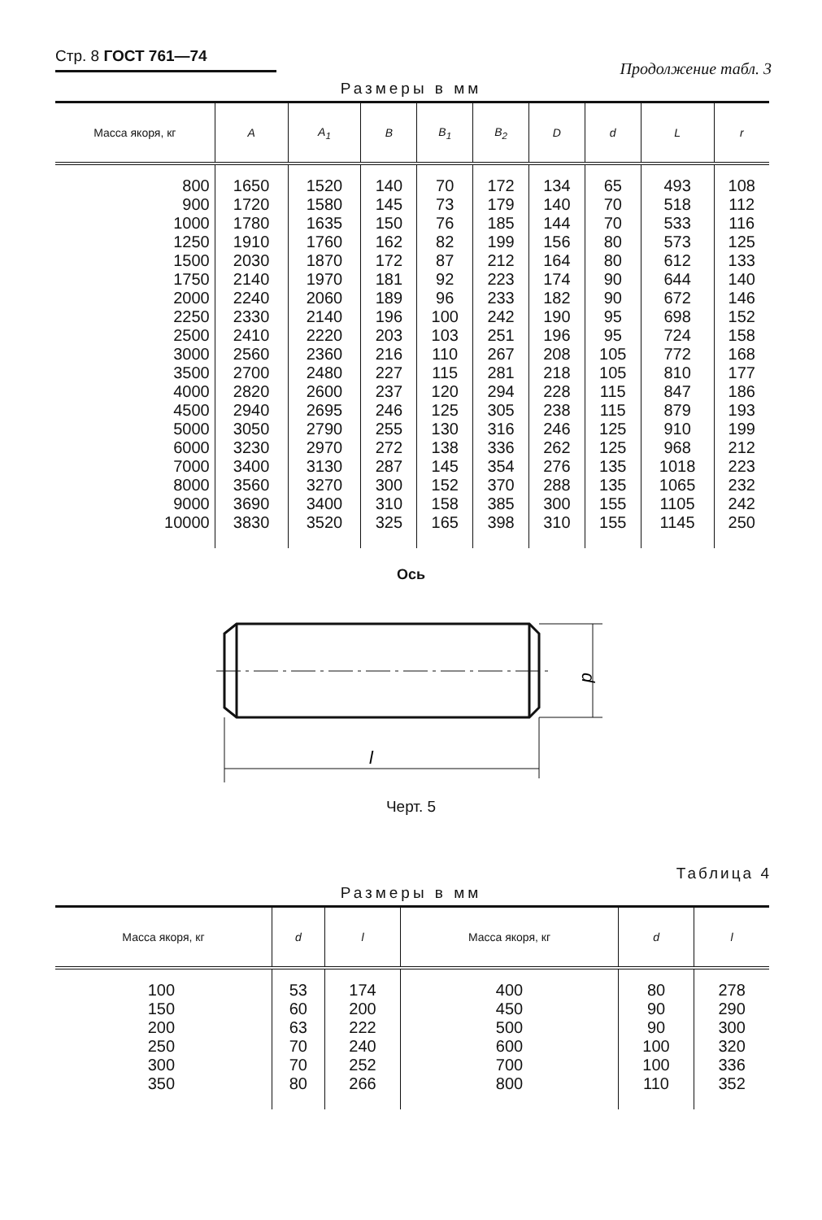Стр. 8 ГОСТ 761—74
Продолжение табл. 3
Размеры в мм
| Масса якоря, кг | A | A<sub>1</sub> | B | B<sub>1</sub> | B<sub>2</sub> | D | d | L | r |
| --- | --- | --- | --- | --- | --- | --- | --- | --- | --- |
| 800 900 1000 1250 1500 1750 2000 2250 2500 3000 3500 4000 4500 5000 6000 7000 8000 9000 10000 | 1650 1720 1780 1910 2030 2140 2240 2330 2410 2560 2700 2820 2940 3050 3230 3400 3560 3690 3830 | 1520 1580 1635 1760 1870 1970 2060 2140 2220 2360 2480 2600 2695 2790 2970 3130 3270 3400 3520 | 140 145 150 162 172 181 189 196 203 216 227 237 246 255 272 287 300 310 325 | 70 73 76 82 87 92 96 100 103 110 115 120 125 130 138 145 152 158 165 | 172 179 185 199 212 223 233 242 251 267 281 294 305 316 336 354 370 385 398 | 134 140 144 156 164 174 182 190 196 208 218 228 238 246 262 276 288 300 310 | 65 70 70 80 80 90 90 95 95 105 105 115 115 125 125 135 135 155 155 | 493 518 533 573 612 644 672 698 724 772 810 847 879 910 968 1018 1065 1105 1145 | 108 112 116 125 133 140 146 152 158 168 177 186 193 199 212 223 232 242 250 |
Ось
d
l
Черт. 5
Таблица 4
Размеры в мм
| Масса якоря, кг | d | l | Масса якоря, кг | d | l |
| --- | --- | --- | --- | --- | --- |
| 100 150 200 250 300 350 | 53 60 63 70 70 80 | 174 200 222 240 252 266 | 400 450 500 600 700 800 | 80 90 90 100 100 110 | 278 290 300 320 336 352 |